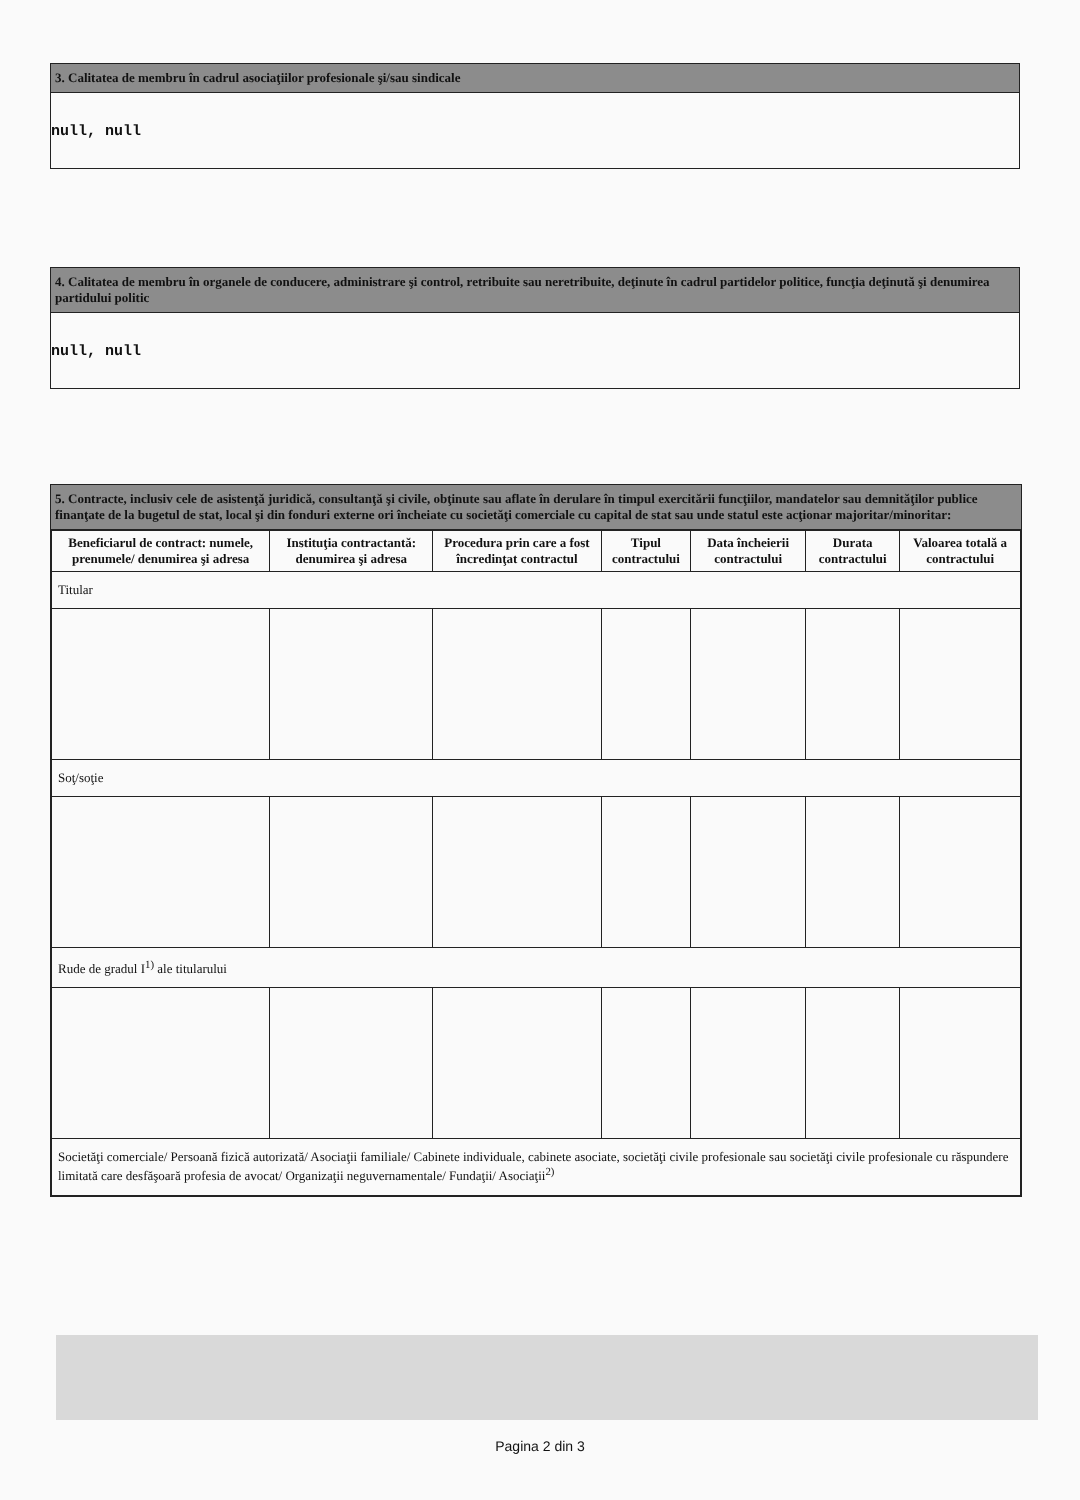3. Calitatea de membru în cadrul asociaţiilor profesionale şi/sau sindicale
null, null
4. Calitatea de membru în organele de conducere, administrare şi control, retribuite sau neretribuite, deţinute în cadrul partidelor politice, funcţia deţinută şi denumirea partidului politic
null, null
5. Contracte, inclusiv cele de asistenţă juridică, consultanţă şi civile, obţinute sau aflate în derulare în timpul exercitării funcţiilor, mandatelor sau demnităţilor publice finanţate de la bugetul de stat, local şi din fonduri externe ori încheiate cu societăţi comerciale cu capital de stat sau unde statul este acţionar majoritar/minoritar:
| Beneficiarul de contract: numele, prenumele/ denumirea şi adresa | Instituţia contractantă: denumirea şi adresa | Procedura prin care a fost încredinţat contractul | Tipul contractului | Data încheierii contractului | Durata contractului | Valoarea totală a contractului |
| --- | --- | --- | --- | --- | --- | --- |
| Titular | | | | | | |
| Soţ/soţie | | | | | | |
| Rude de gradul I<sup>1)</sup> ale titularului | | | | | | |
| Societăţi comerciale/ Persoană fizică autorizată/ Asociaţii familiale/ Cabinete individuale, cabinete asociate, societăţi civile profesionale sau societăţi civile profesionale cu răspundere limitată care desfăşoară profesia de avocat/ Organizaţii neguvernamentale/ Fundaţii/ Asociaţii<sup>2)</sup> | | | | | | |
Pagina 2 din 3